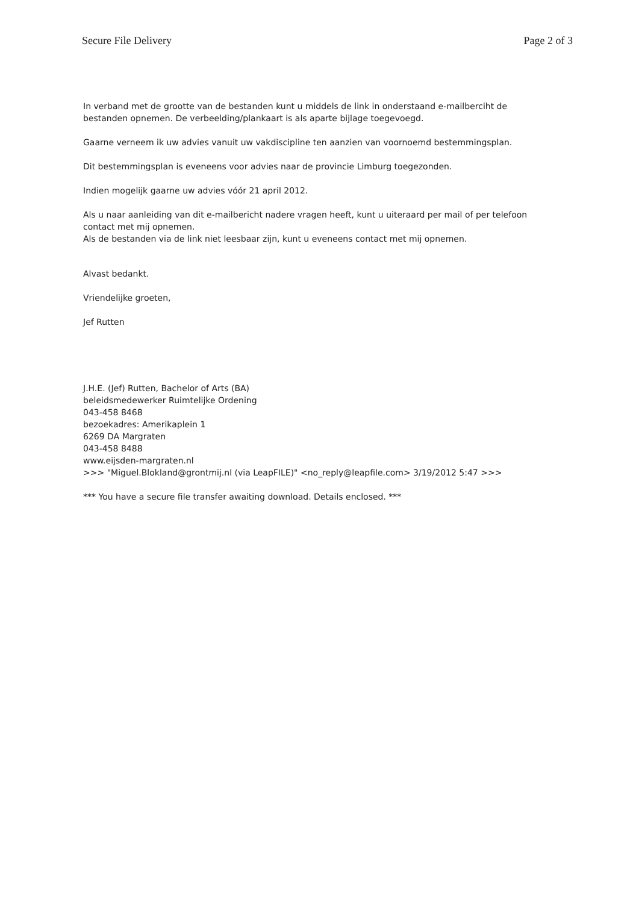Secure File Delivery Page 2 of 3
In verband met de grootte van de bestanden kunt u middels de link in onderstaand e-mailberciht de bestanden opnemen. De verbeelding/plankaart is als aparte bijlage toegevoegd.
Gaarne verneem ik uw advies vanuit uw vakdiscipline ten aanzien van voornoemd bestemmingsplan.
Dit bestemmingsplan is eveneens voor advies naar de provincie Limburg toegezonden.
Indien mogelijk gaarne uw advies vóór 21 april 2012.
Als u naar aanleiding van dit e-mailbericht nadere vragen heeft, kunt u uiteraard per mail of per telefoon contact met mij opnemen.
Als de bestanden via de link niet leesbaar zijn, kunt u eveneens contact met mij opnemen.
Alvast bedankt.
Vriendelijke groeten,
Jef Rutten
J.H.E. (Jef) Rutten, Bachelor of Arts (BA)
beleidsmedewerker Ruimtelijke Ordening
043-458 8468
bezoekadres: Amerikaplein 1
6269 DA Margraten
043-458 8488
www.eijsden-margraten.nl
>>> "Miguel.Blokland@grontmij.nl (via LeapFILE)" <no_reply@leapfile.com> 3/19/2012 5:47 >>>
*** You have a secure file transfer awaiting download. Details enclosed. ***